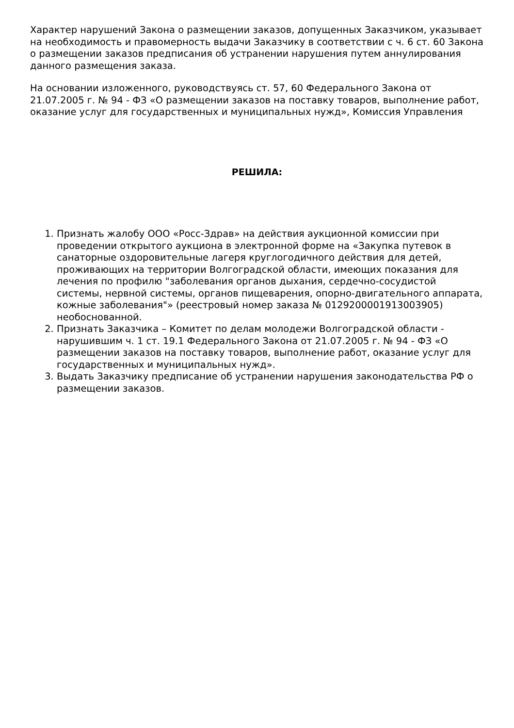Характер нарушений Закона о размещении заказов, допущенных Заказчиком, указывает на необходимость и правомерность выдачи Заказчику в соответствии с ч. 6 ст. 60 Закона о размещении заказов предписания об устранении нарушения путем аннулирования данного размещения заказа.
На основании изложенного, руководствуясь ст. 57, 60 Федерального Закона от 21.07.2005 г. № 94 - ФЗ «О размещении заказов на поставку товаров, выполнение работ, оказание услуг для государственных и муниципальных нужд», Комиссия Управления
РЕШИЛА:
1. Признать жалобу ООО «Росс-Здрав» на действия аукционной комиссии при проведении открытого аукциона в электронной форме на «Закупка путевок в санаторные оздоровительные лагеря круглогодичного действия для детей, проживающих на территории Волгоградской области, имеющих показания для лечения по профилю "заболевания органов дыхания, сердечно-сосудистой системы, нервной системы, органов пищеварения, опорно-двигательного аппарата, кожные заболевания"» (реестровый номер заказа № 0129200001913003905) необоснованной.
2. Признать Заказчика – Комитет по делам молодежи Волгоградской области - нарушившим ч. 1 ст. 19.1 Федерального Закона от 21.07.2005 г. № 94 - ФЗ «О размещении заказов на поставку товаров, выполнение работ, оказание услуг для государственных и муниципальных нужд».
3. Выдать Заказчику предписание об устранении нарушения законодательства РФ о размещении заказов.